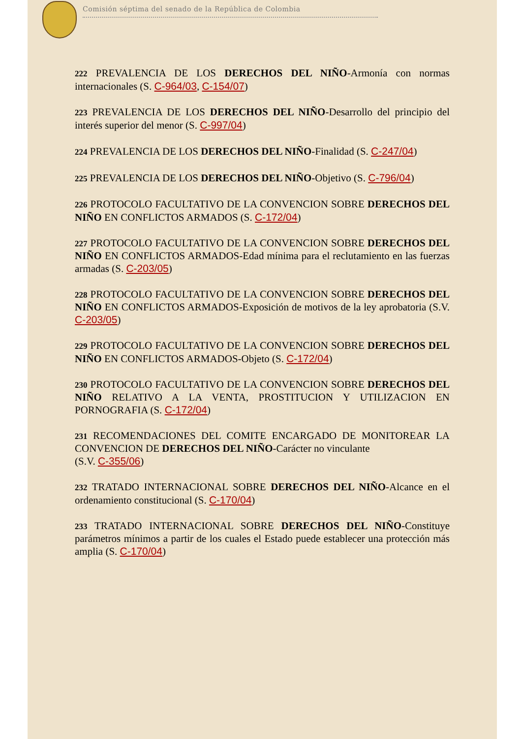Comisión séptima del senado de la República de Colombia
222 PREVALENCIA DE LOS DERECHOS DEL NIÑO-Armonía con normas internacionales (S. C-964/03, C-154/07)
223 PREVALENCIA DE LOS DERECHOS DEL NIÑO-Desarrollo del principio del interés superior del menor (S. C-997/04)
224 PREVALENCIA DE LOS DERECHOS DEL NIÑO-Finalidad (S. C-247/04)
225 PREVALENCIA DE LOS DERECHOS DEL NIÑO-Objetivo (S. C-796/04)
226 PROTOCOLO FACULTATIVO DE LA CONVENCION SOBRE DERECHOS DEL NIÑO EN CONFLICTOS ARMADOS (S. C-172/04)
227 PROTOCOLO FACULTATIVO DE LA CONVENCION SOBRE DERECHOS DEL NIÑO EN CONFLICTOS ARMADOS-Edad mínima para el reclutamiento en las fuerzas armadas (S. C-203/05)
228 PROTOCOLO FACULTATIVO DE LA CONVENCION SOBRE DERECHOS DEL NIÑO EN CONFLICTOS ARMADOS-Exposición de motivos de la ley aprobatoria (S.V. C-203/05)
229 PROTOCOLO FACULTATIVO DE LA CONVENCION SOBRE DERECHOS DEL NIÑO EN CONFLICTOS ARMADOS-Objeto (S. C-172/04)
230 PROTOCOLO FACULTATIVO DE LA CONVENCION SOBRE DERECHOS DEL NIÑO RELATIVO A LA VENTA, PROSTITUCION Y UTILIZACION EN PORNOGRAFIA (S. C-172/04)
231 RECOMENDACIONES DEL COMITE ENCARGADO DE MONITOREAR LA CONVENCION DE DERECHOS DEL NIÑO-Carácter no vinculante
(S.V. C-355/06)
232 TRATADO INTERNACIONAL SOBRE DERECHOS DEL NIÑO-Alcance en el ordenamiento constitucional (S. C-170/04)
233 TRATADO INTERNACIONAL SOBRE DERECHOS DEL NIÑO-Constituye parámetros mínimos a partir de los cuales el Estado puede establecer una protección más amplia (S. C-170/04)